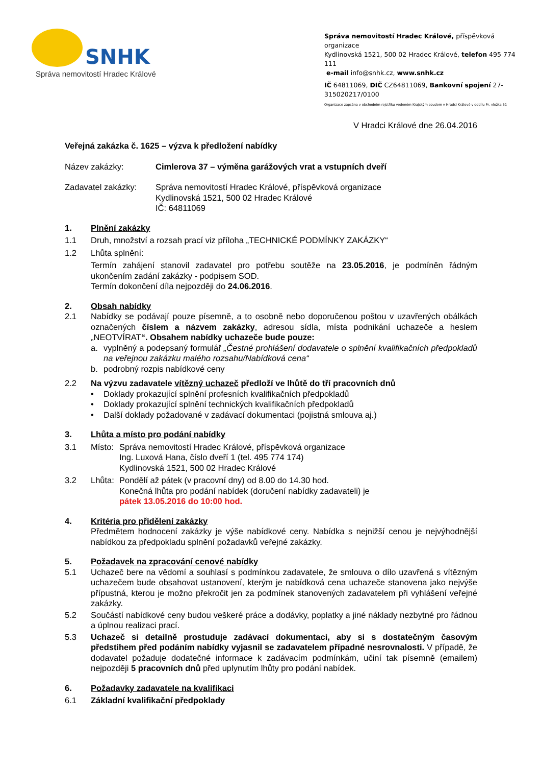SNHK
Správa nemovitostí Hradec Králové
Správa nemovitostí Hradec Králové, příspěvková organizace
Kydlinovská 1521, 500 02 Hradec Králové, telefon 495 774 111
e-mail info@snhk.cz, www.snhk.cz
IČ 64811069, DIČ CZ64811069, Bankovní spojení 27-315020217/0100
Organizace zapsána v obchodním rejstříku vedeném Krajským soudem v Hradci Králové v oddílu Pr, vložka 51
V Hradci Králové dne 26.04.2016
Veřejná zakázka č. 1625 – výzva k předložení nabídky
Název zakázky: Cimlerova 37 – výměna garážových vrat a vstupních dveří
Zadavatel zakázky:
Správa nemovitostí Hradec Králové, příspěvková organizace
Kydlinovská 1521, 500 02 Hradec Králové
IČ: 64811069
1. Plnění zakázky
1.1 Druh, množství a rozsah prací viz příloha „TECHNICKÉ PODMÍNKY ZAKÁZKY“
1.2 Lhůta splnění:
Termín zahájení stanovil zadavatel pro potřebu soutěže na 23.05.2016, je podmíněn řádným ukončením zadání zakázky - podpisem SOD.
Termín dokončení díla nejpozději do 24.06.2016.
2. Obsah nabídky
2.1 Nabídky se podávají pouze písemně, a to osobně nebo doporučenou poštou v uzavřených obálkách označených číslem a názvem zakázky, adresou sídla, místa podnikání uchazeče a heslem „NEOTVÍRAT“. Obsahem nabídky uchazeče bude pouze:
a. vyplněný a podepsaný formulář „Čestné prohlášení dodavatele o splnění kvalifikačních předpokladů na veřejnou zakázku malého rozsahu/Nabídková cena“
b. podrobný rozpis nabídkové ceny
2.2 Na výzvu zadavatele vítězný uchazeč předloží ve lhůtě do tří pracovních dnů
• Doklady prokazující splnění profesních kvalifikačních předpokladů
• Doklady prokazující splnění technických kvalifikačních předpokladů
• Další doklady požadované v zadávací dokumentaci (pojistná smlouva aj.)
3. Lhůta a místo pro podání nabídky
3.1 Místo:
Správa nemovitostí Hradec Králové, příspěvková organizace
Ing. Luxová Hana, číslo dveří 1 (tel. 495 774 174)
Kydlinovská 1521, 500 02 Hradec Králové
3.2 Lhůta:
Pondělí až pátek (v pracovní dny) od 8.00 do 14.30 hod.
Konečná lhůta pro podání nabídek (doručení nabídky zadavateli) je
pátek 13.05.2016 do 10:00 hod.
4. Kritéria pro přidělení zakázky
Předmětem hodnocení zakázky je výše nabídkové ceny. Nabídka s nejnižší cenou je nejvýhodnější nabídkou za předpokladu splnění požadavků veřejné zakázky.
5. Požadavek na zpracování cenové nabídky
5.1 Uchazeč bere na vědomí a souhlasí s podmínkou zadavatele, že smlouva o dílo uzavřená s vítězným uchazečem bude obsahovat ustanovení, kterým je nabídková cena uchazeče stanovena jako nejvýše přípustná, kterou je možno překročit jen za podmínek stanovených zadavatelem při vyhlášení veřejné zakázky.
5.2 Součástí nabídkové ceny budou veškeré práce a dodávky, poplatky a jiné náklady nezbytné pro řádnou a úplnou realizaci prací.
5.3 Uchazeč si detailně prostuduje zadávací dokumentaci, aby si s dostatečným časovým předstihem před podáním nabídky vyjasnil se zadavatelem případné nesrovnalosti. V případě, že dodavatel požaduje dodatečné informace k zadávacím podmínkám, učiní tak písemně (emailem) nejpozději 5 pracovních dnů před uplynutím lhůty pro podání nabídek.
6. Požadavky zadavatele na kvalifikaci
6.1 Základní kvalifikační předpoklady